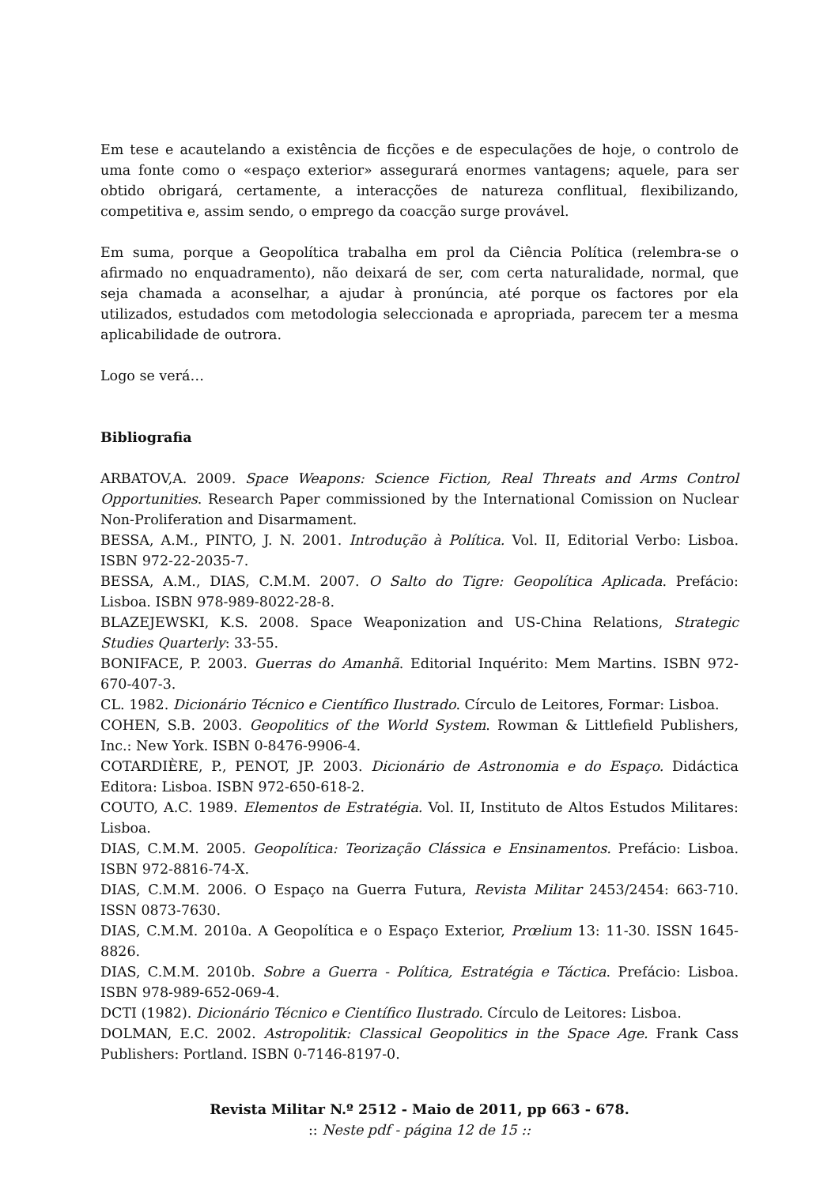Em tese e acautelando a existência de ficções e de especulações de hoje, o controlo de uma fonte como o «espaço exterior» assegurará enormes vantagens; aquele, para ser obtido obrigará, certamente, a interacções de natureza conflitual, flexibilizando, competitiva e, assim sendo, o emprego da coacção surge provável.
Em suma, porque a Geopolítica trabalha em prol da Ciência Política (relembra-se o afirmado no enquadramento), não deixará de ser, com certa naturalidade, normal, que seja chamada a aconselhar, a ajudar à pronúncia, até porque os factores por ela utilizados, estudados com metodologia seleccionada e apropriada, parecem ter a mesma aplicabilidade de outrora.
Logo se verá…
Bibliografia
ARBATOV,A. 2009. Space Weapons: Science Fiction, Real Threats and Arms Control Opportunities. Research Paper commissioned by the International Comission on Nuclear Non-Proliferation and Disarmament.
BESSA, A.M., PINTO, J. N. 2001. Introdução à Política. Vol. II, Editorial Verbo: Lisboa. ISBN 972-22-2035-7.
BESSA, A.M., DIAS, C.M.M. 2007. O Salto do Tigre: Geopolítica Aplicada. Prefácio: Lisboa. ISBN 978-989-8022-28-8.
BLAZEJEWSKI, K.S. 2008. Space Weaponization and US-China Relations, Strategic Studies Quarterly: 33-55.
BONIFACE, P. 2003. Guerras do Amanhã. Editorial Inquérito: Mem Martins. ISBN 972-670-407-3.
CL. 1982. Dicionário Técnico e Científico Ilustrado. Círculo de Leitores, Formar: Lisboa.
COHEN, S.B. 2003. Geopolitics of the World System. Rowman & Littlefield Publishers, Inc.: New York. ISBN 0-8476-9906-4.
COTARDIÈRE, P., PENOT, JP. 2003. Dicionário de Astronomia e do Espaço. Didáctica Editora: Lisboa. ISBN 972-650-618-2.
COUTO, A.C. 1989. Elementos de Estratégia. Vol. II, Instituto de Altos Estudos Militares: Lisboa.
DIAS, C.M.M. 2005. Geopolítica: Teorização Clássica e Ensinamentos. Prefácio: Lisboa. ISBN 972-8816-74-X.
DIAS, C.M.M. 2006. O Espaço na Guerra Futura, Revista Militar 2453/2454: 663-710. ISSN 0873-7630.
DIAS, C.M.M. 2010a. A Geopolítica e o Espaço Exterior, Prœlium 13: 11-30. ISSN 1645-8826.
DIAS, C.M.M. 2010b. Sobre a Guerra - Política, Estratégia e Táctica. Prefácio: Lisboa. ISBN 978-989-652-069-4.
DCTI (1982). Dicionário Técnico e Científico Ilustrado. Círculo de Leitores: Lisboa.
DOLMAN, E.C. 2002. Astropolitik: Classical Geopolitics in the Space Age. Frank Cass Publishers: Portland. ISBN 0-7146-8197-0.
Revista Militar N.º 2512 - Maio de 2011, pp 663 - 678.
:: Neste pdf - página 12 de 15 ::